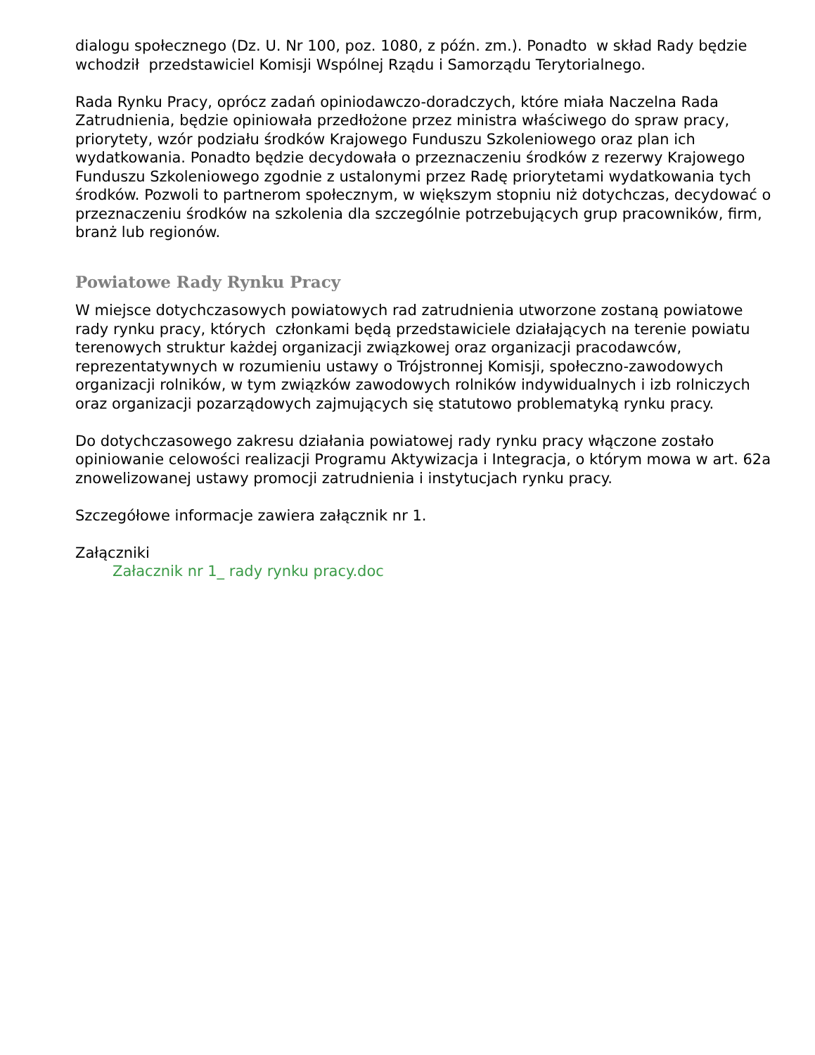dialogu społecznego (Dz. U. Nr 100, poz. 1080, z późn. zm.). Ponadto w skład Rady będzie wchodził przedstawiciel Komisji Wspólnej Rządu i Samorządu Terytorialnego.
Rada Rynku Pracy, oprócz zadań opiniodawczo-doradczych, które miała Naczelna Rada Zatrudnienia, będzie opiniowała przedłożone przez ministra właściwego do spraw pracy, priorytety, wzór podziału środków Krajowego Funduszu Szkoleniowego oraz plan ich wydatkowania. Ponadto będzie decydowała o przeznaczeniu środków z rezerwy Krajowego Funduszu Szkoleniowego zgodnie z ustalonymi przez Radę priorytetami wydatkowania tych środków. Pozwoli to partnerom społecznym, w większym stopniu niż dotychczas, decydować o przeznaczeniu środków na szkolenia dla szczególnie potrzebujących grup pracowników, firm, branż lub regionów.
Powiatowe Rady Rynku Pracy
W miejsce dotychczasowych powiatowych rad zatrudnienia utworzone zostaną powiatowe rady rynku pracy, których członkami będą przedstawiciele działających na terenie powiatu terenowych struktur każdej organizacji związkowej oraz organizacji pracodawców, reprezentatywnych w rozumieniu ustawy o Trójstronnej Komisji, społeczno-zawodowych organizacji rolników, w tym związków zawodowych rolników indywidualnych i izb rolniczych oraz organizacji pozarządowych zajmujących się statutowo problematyką rynku pracy.
Do dotychczasowego zakresu działania powiatowej rady rynku pracy włączone zostało opiniowanie celowości realizacji Programu Aktywizacja i Integracja, o którym mowa w art. 62a znowelizowanej ustawy promocji zatrudnienia i instytucjach rynku pracy.
Szczegółowe informacje zawiera załącznik nr 1.
Załączniki
Załacznik nr 1_ rady rynku pracy.doc